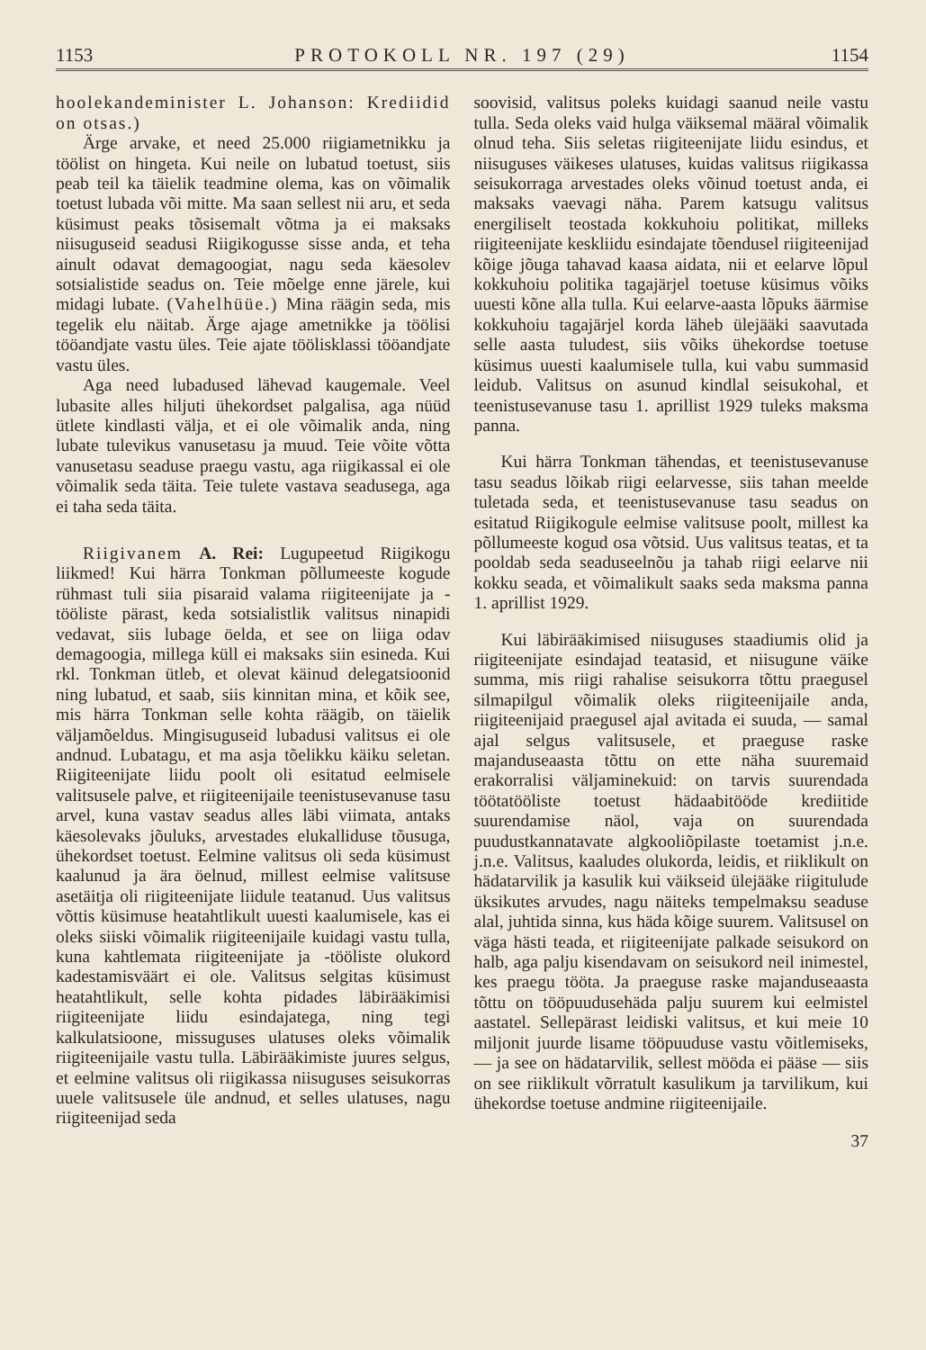1153 PROTOKOLL NR. 197 (29) 1154
hoolekandeminister L. Johanson: Krediidid on otsas.)
Ärge arvake, et need 25.000 riigiametnikku ja töölist on hingeta. Kui neile on lubatud toetust, siis peab teil ka täielik teadmine olema, kas on võimalik toetust lubada või mitte. Ma saan sellest nii aru, et seda küsimust peaks tõsisemalt võtma ja ei maksaks niisuguseid seadusi Riigikogusse sisse anda, et teha ainult odavat demagoogiat, nagu seda käesolev sotsialistide seadus on. Teie mõelge enne järele, kui midagi lubate. (Vahelhüüe.) Mina räägin seda, mis tegelik elu näitab. Ärge ajage ametnikke ja töölisi tööandjate vastu üles. Teie ajate töölisklassi tööandjate vastu üles.
Aga need lubadused lähevad kaugemale. Veel lubasite alles hiljuti ühekordset palgalisa, aga nüüd ütlete kindlasti välja, et ei ole võimalik anda, ning lubate tulevikus vanusetasu ja muud. Teie võite võtta vanusetasu seaduse praegu vastu, aga riigikassal ei ole võimalik seda täita. Teie tulete vastava seadusega, aga ei taha seda täita.
Riigivanem A. Rei: Lugupeetud Riigikogu liikmed! Kui härra Tonkman põllumeeste kogude rühmast tuli siia pisaraid valama riigiteenijate ja -tööliste pärast, keda sotsialistlik valitsus ninapidi vedavat, siis lubage öelda, et see on liiga odav demagoogia, millega küll ei maksaks siin esineda. Kui rkl. Tonkman ütleb, et olevat käinud delegatsioonid ning lubatud, et saab, siis kinnitan mina, et kõik see, mis härra Tonkman selle kohta räägib, on täielik väljamõeldus. Mingisuguseid lubadusi valitsus ei ole andnud. Lubatagu, et ma asja tõelikku käiku seletan. Riigiteenijate liidu poolt oli esitatud eelmisele valitsusele palve, et riigiteenijaile teenistusevanuse tasu arvel, kuna vastav seadus alles läbi viimata, antaks käesolevaks jõuluks, arvestades elukalliduse tõusuga, ühekordset toetust. Eelmine valitsus oli seda küsimust kaalunud ja ära öelnud, millest eelmise valitsuse asetäitja oli riigiteenijate liidule teatanud. Uus valitsus võttis küsimuse heatahtlikult uuesti kaalumisele, kas ei oleks siiski võimalik riigiteenijaile kuidagi vastu tulla, kuna kahtlemata riigiteenijate ja -tööliste olukord kadestamisväärt ei ole. Valitsus selgitas küsimust heatahtlikult, selle kohta pidades läbirääkimisi riigiteenijate liidu esindajatega, ning tegi kalkulatsioone, missuguses ulatuses oleks võimalik riigiteenijaile vastu tulla. Läbirääkimiste juures selgus, et eelmine valitsus oli riigikassa niisuguses seisukorras uuele valitsusele üle andnud, et selles ulatuses, nagu riigiteenijad seda
soovisid, valitsus poleks kuidagi saanud neile vastu tulla. Seda oleks vaid hulga väiksemal määral võimalik olnud teha. Siis seletas riigiteenijate liidu esindus, et niisuguses väikeses ulatuses, kuidas valitsus riigikassa seisukorraga arvestades oleks võinud toetust anda, ei maksaks vaevagi näha. Parem katsugu valitsus energiliselt teostada kokkuhoiu politikat, milleks riigiteenijate keskliidu esindajate tõendusel riigiteenijad kõige jõuga tahavad kaasa aidata, nii et eelarve lõpul kokkuhoiu politika tagajärjel toetuse küsimus võiks uuesti kõne alla tulla. Kui eelarve-aasta lõpuks äärmise kokkuhoiu tagajärjel korda läheb ülejääki saavutada selle aasta tuludest, siis võiks ühekordse toetuse küsimus uuesti kaalumisele tulla, kui vabu summasid leidub. Valitsus on asunud kindlal seisukohal, et teenistusevanuse tasu 1. aprillist 1929 tuleks maksma panna.
Kui härra Tonkman tähendas, et teenistusevanuse tasu seadus lõikab riigi eelarvesse, siis tahan meelde tuletada seda, et teenistusevanuse tasu seadus on esitatud Riigikogule eelmise valitsuse poolt, millest ka põllumeeste kogud osa võtsid. Uus valitsus teatas, et ta pooldab seda seaduseelnõu ja tahab riigi eelarve nii kokku seada, et võimalikult saaks seda maksma panna 1. aprillist 1929.
Kui läbirääkimised niisuguses staadiumis olid ja riigiteenijate esindajad teatasid, et niisugune väike summa, mis riigi rahalise seisukorra tõttu praegusel silmapilgul võimalik oleks riigiteenijaile anda, riigiteenijaid praegusel ajal avitada ei suuda, — samal ajal selgus valitsusele, et praeguse raske majanduseaasta tõttu on ette näha suuremaid erakorralisi väljaminekuid: on tarvis suurendada töötatööliste toetust hädaabitööde krediitide suurendamise näol, vaja on suurendada puudustkannatavate algkooliõpilaste toetamist j.n.e. j.n.e. Valitsus, kaaludes olukorda, leidis, et riiklikult on hädatarvilik ja kasulik kui väikseid ülejääke riigitulude üksikutes arvudes, nagu näiteks tempelmaksu seaduse alal, juhtida sinna, kus häda kõige suurem. Valitsusel on väga hästi teada, et riigiteenijate palkade seisukord on halb, aga palju kisendavam on seisukord neil inimestel, kes praegu tööta. Ja praeguse raske majanduseaasta tõttu on tööpuudusehäda palju suurem kui eelmistel aastatel. Sellepärast leidiski valitsus, et kui meie 10 miljonit juurde lisame tööpuuduse vastu võitlemiseks,— ja see on hädatarvilik, sellest mööda ei pääse — siis on see riiklikult võrratult kasulikum ja tarvilikum, kui ühekordse toetuse andmine riigiteenijaile.
37